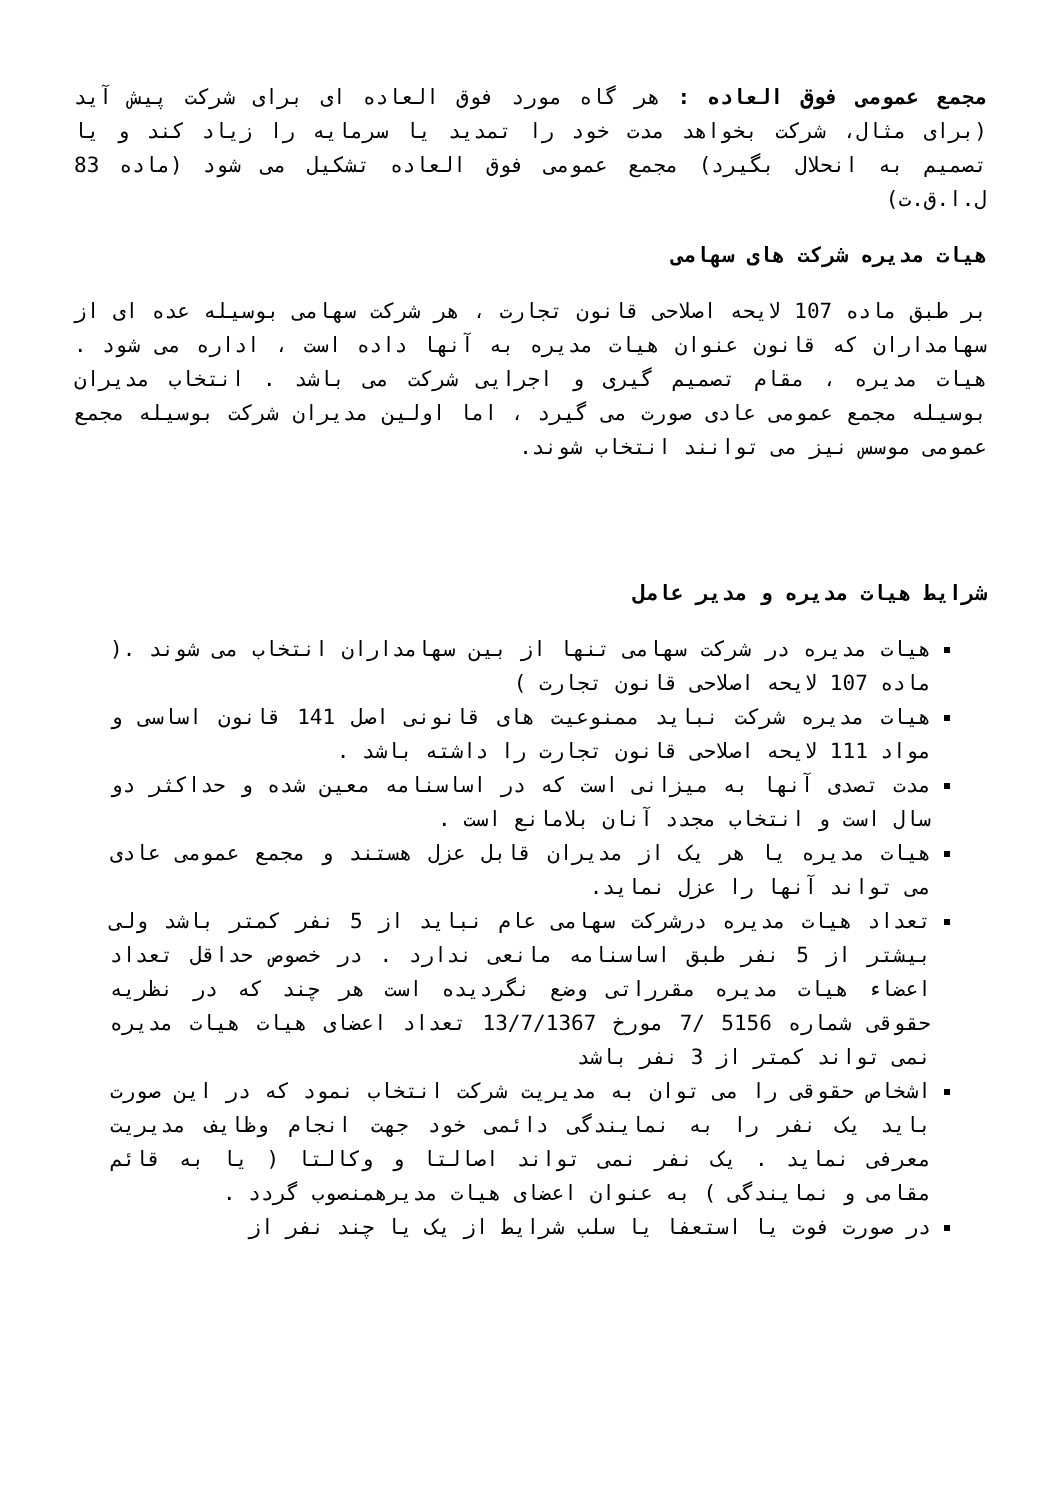مجمع عمومی فوق العاده : هر گاه مورد فوق العاده ای برای شرکت پیش آید (برای مثال، شرکت بخواهد مدت خود را تمدید یا سرمایه را زیاد کند و یا تصمیم به انحلال بگیرد) مجمع عمومی فوق العاده تشکیل می شود (ماده 83 ل.ا.ق.ت)
هیات مدیره شرکت های سهامی
بر طبق ماده 107 لایحه اصلاحی قانون تجارت ، هر شرکت سهامی بوسیله عده ای از سهامداران که قانون عنوان هیات مدیره به آنها داده است ، اداره می شود . هیات مدیره ، مقام تصمیم گیری و اجرایی شرکت می باشد . انتخاب مدیران بوسیله مجمع عمومی عادی صورت می گیرد ، اما اولین مدیران شرکت بوسیله مجمع عمومی موسس نیز می توانند انتخاب شوند.
شرایط هیات مدیره و مدیر عامل
هیات مدیره در شرکت سهامی تنها از بین سهامداران انتخاب می شوند .( ماده 107 لایحه اصلاحی قانون تجارت )
هیات مدیره شرکت نباید ممنوعیت های قانونی اصل 141 قانون اساسی و مواد 111 لایحه اصلاحی قانون تجارت را داشته باشد .
مدت تصدی آنها به میزانی است که در اساسنامه معین شده و حداکثر دو سال است و انتخاب مجدد آنان بلامانع است .
هیات مدیره یا هر یک از مدیران قابل عزل هستند و مجمع عمومی عادی می تواند آنها را عزل نماید.
تعداد هیات مدیره درشرکت سهامی عام نباید از 5 نفر کمتر باشد ولی بیشتر از 5 نفر طبق اساسنامه مانعی ندارد . در خصوص حداقل تعداد اعضاء هیات مدیره مقرراتی وضع نگردیده است هر چند که در نظریه حقوقی شماره 5156 /7 مورخ 13/7/1367 تعداد اعضای هیات هیات مدیره نمی تواند کمتر از 3 نفر باشد
اشخاص حقوقی را می توان به مدیریت شرکت انتخاب نمود که در این صورت باید یک نفر را به نمایندگی دائمی خود جهت انجام وظایف مدیریت معرفی نماید . یک نفر نمی تواند اصالتا و وکالتا ( یا به قائم مقامی و نمایندگی ) به عنوان اعضای هیات مدیرهمنصوب گردد .
در صورت فوت یا استعفا یا سلب شرایط از یک یا چند نفر از